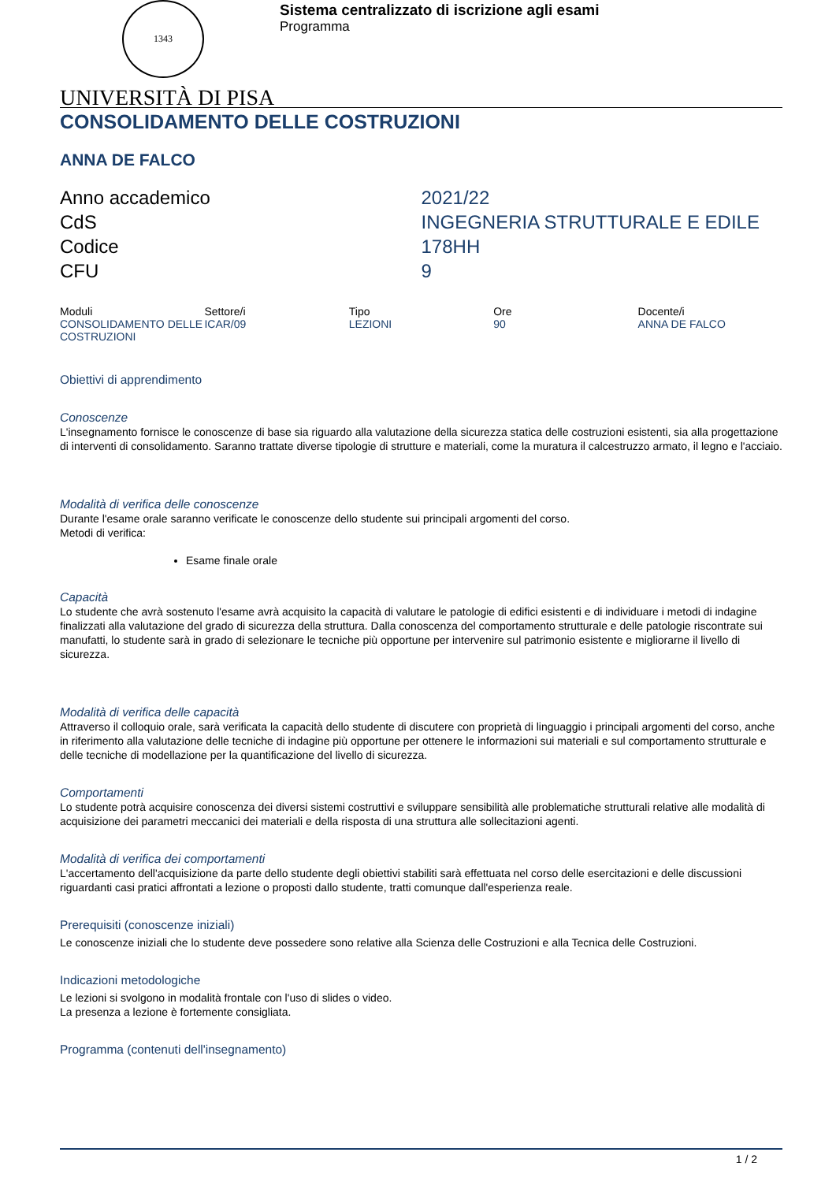1343
Sistema centralizzato di iscrizione agli esami
Programma
UNIVERSITÀ DI PISA
CONSOLIDAMENTO DELLE COSTRUZIONI
ANNA DE FALCO
| Anno accademico | 2021/22 |
| CdS | INGEGNERIA STRUTTURALE E EDILE |
| Codice | 178HH |
| CFU | 9 |
| Moduli | Settore/i | Tipo | Ore | Docente/i |
| --- | --- | --- | --- | --- |
| CONSOLIDAMENTO DELLE COSTRUZIONI | ICAR/09 | LEZIONI | 90 | ANNA DE FALCO |
Obiettivi di apprendimento
Conoscenze
L'insegnamento fornisce le conoscenze di base sia riguardo alla valutazione della sicurezza statica delle costruzioni esistenti, sia alla progettazione di interventi di consolidamento. Saranno trattate diverse tipologie di strutture e materiali, come la muratura il calcestruzzo armato, il legno e l'acciaio.
Modalità di verifica delle conoscenze
Durante l'esame orale saranno verificate le conoscenze dello studente sui principali argomenti del corso.
Metodi di verifica:
Esame finale orale
Capacità
Lo studente che avrà sostenuto l'esame avrà acquisito la capacità di valutare le patologie di edifici esistenti e di individuare i metodi di indagine finalizzati alla valutazione del grado di sicurezza della struttura. Dalla conoscenza del comportamento strutturale e delle patologie riscontrate sui manufatti, lo studente sarà in grado di selezionare le tecniche più opportune per intervenire sul patrimonio esistente e migliorarne il livello di sicurezza.
Modalità di verifica delle capacità
Attraverso il colloquio orale, sarà verificata la capacità dello studente di discutere con proprietà di linguaggio i principali argomenti del corso, anche in riferimento alla valutazione delle tecniche di indagine più opportune per ottenere le informazioni sui materiali e sul comportamento strutturale e delle tecniche di modellazione per la quantificazione del livello di sicurezza.
Comportamenti
Lo studente potrà acquisire conoscenza dei diversi sistemi costruttivi e sviluppare sensibilità alle problematiche strutturali relative alle modalità di acquisizione dei parametri meccanici dei materiali e della risposta di una struttura alle sollecitazioni agenti.
Modalità di verifica dei comportamenti
L'accertamento dell'acquisizione da parte dello studente degli obiettivi stabiliti sarà effettuata nel corso delle esercitazioni e delle discussioni riguardanti casi pratici affrontati a lezione o proposti dallo studente, tratti comunque dall'esperienza reale.
Prerequisiti (conoscenze iniziali)
Le conoscenze iniziali che lo studente deve possedere sono relative alla Scienza delle Costruzioni e alla Tecnica delle Costruzioni.
Indicazioni metodologiche
Le lezioni si svolgono in modalità frontale con l'uso di slides o video.
La presenza a lezione è fortemente consigliata.
Programma (contenuti dell'insegnamento)
1 / 2